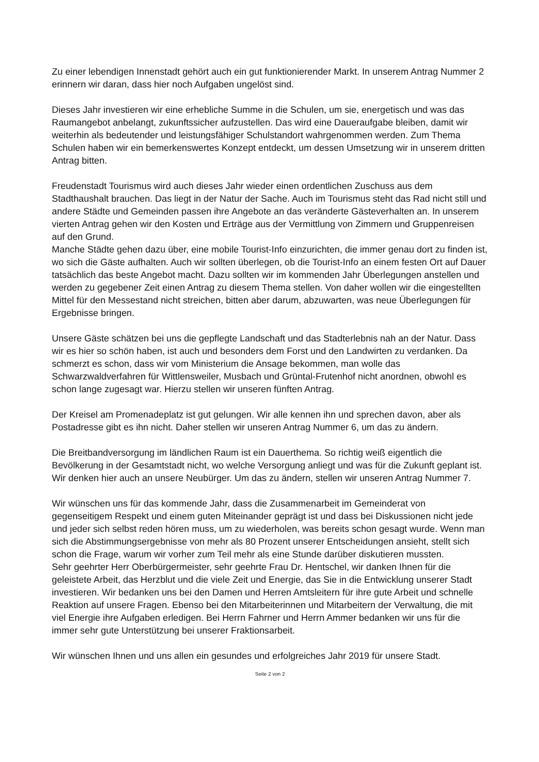Zu einer lebendigen Innenstadt gehört auch ein gut funktionierender Markt. In unserem Antrag Nummer 2 erinnern wir daran, dass hier noch Aufgaben ungelöst sind.
Dieses Jahr investieren wir eine erhebliche Summe in die Schulen, um sie, energetisch und was das Raumangebot anbelangt, zukunftssicher aufzustellen. Das wird eine Daueraufgabe bleiben, damit wir weiterhin als bedeutender und leistungsfähiger Schulstandort wahrgenommen werden. Zum Thema Schulen haben wir ein bemerkenswertes Konzept entdeckt, um dessen Umsetzung wir in unserem dritten Antrag bitten.
Freudenstadt Tourismus wird auch dieses Jahr wieder einen ordentlichen Zuschuss aus dem Stadthaushalt brauchen. Das liegt in der Natur der Sache. Auch im Tourismus steht das Rad nicht still und andere Städte und Gemeinden passen ihre Angebote an das veränderte Gästeverhalten an. In unserem vierten Antrag gehen wir den Kosten und Erträge aus der Vermittlung von Zimmern und Gruppenreisen auf den Grund.
Manche Städte gehen dazu über, eine mobile Tourist-Info einzurichten, die immer genau dort zu finden ist, wo sich die Gäste aufhalten. Auch wir sollten überlegen, ob die Tourist-Info an einem festen Ort auf Dauer tatsächlich das beste Angebot macht. Dazu sollten wir im kommenden Jahr Überlegungen anstellen und werden zu gegebener Zeit einen Antrag zu diesem Thema stellen. Von daher wollen wir die eingestellten Mittel für den Messestand nicht streichen, bitten aber darum, abzuwarten, was neue Überlegungen für Ergebnisse bringen.
Unsere Gäste schätzen bei uns die gepflegte Landschaft und das Stadterlebnis nah an der Natur. Dass wir es hier so schön haben, ist auch und besonders dem Forst und den Landwirten zu verdanken. Da schmerzt es schon, dass wir vom Ministerium die Ansage bekommen, man wolle das Schwarzwaldverfahren für Wittlensweiler, Musbach und Grüntal-Frutenhof nicht anordnen, obwohl es schon lange zugesagt war. Hierzu stellen wir unseren fünften Antrag.
Der Kreisel am Promenadeplatz ist gut gelungen. Wir alle kennen ihn und sprechen davon, aber als Postadresse gibt es ihn nicht. Daher stellen wir unseren Antrag Nummer 6, um das zu ändern.
Die Breitbandversorgung im ländlichen Raum ist ein Dauerthema. So richtig weiß eigentlich die Bevölkerung in der Gesamtstadt nicht, wo welche Versorgung anliegt und was für die Zukunft geplant ist. Wir denken hier auch an unsere Neubürger. Um das zu ändern, stellen wir unseren Antrag Nummer 7.
Wir wünschen uns für das kommende Jahr, dass die Zusammenarbeit im Gemeinderat von gegenseitigem Respekt und einem guten Miteinander geprägt ist und dass bei Diskussionen nicht jede und jeder sich selbst reden hören muss, um zu wiederholen, was bereits schon gesagt wurde. Wenn man sich die Abstimmungsergebnisse von mehr als 80 Prozent unserer Entscheidungen ansieht, stellt sich schon die Frage, warum wir vorher zum Teil mehr als eine Stunde darüber diskutieren mussten.
Sehr geehrter Herr Oberbürgermeister, sehr geehrte Frau Dr. Hentschel, wir danken Ihnen für die geleistete Arbeit, das Herzblut und die viele Zeit und Energie, das Sie in die Entwicklung unserer Stadt investieren. Wir bedanken uns bei den Damen und Herren Amtsleitern für ihre gute Arbeit und schnelle Reaktion auf unsere Fragen. Ebenso bei den Mitarbeiterinnen und Mitarbeitern der Verwaltung, die mit viel Energie ihre Aufgaben erledigen. Bei Herrn Fahrner und Herrn Ammer bedanken wir uns für die immer sehr gute Unterstützung bei unserer Fraktionsarbeit.
Wir wünschen Ihnen und uns allen ein gesundes und erfolgreiches Jahr 2019 für unsere Stadt.
Seite 2 von 2